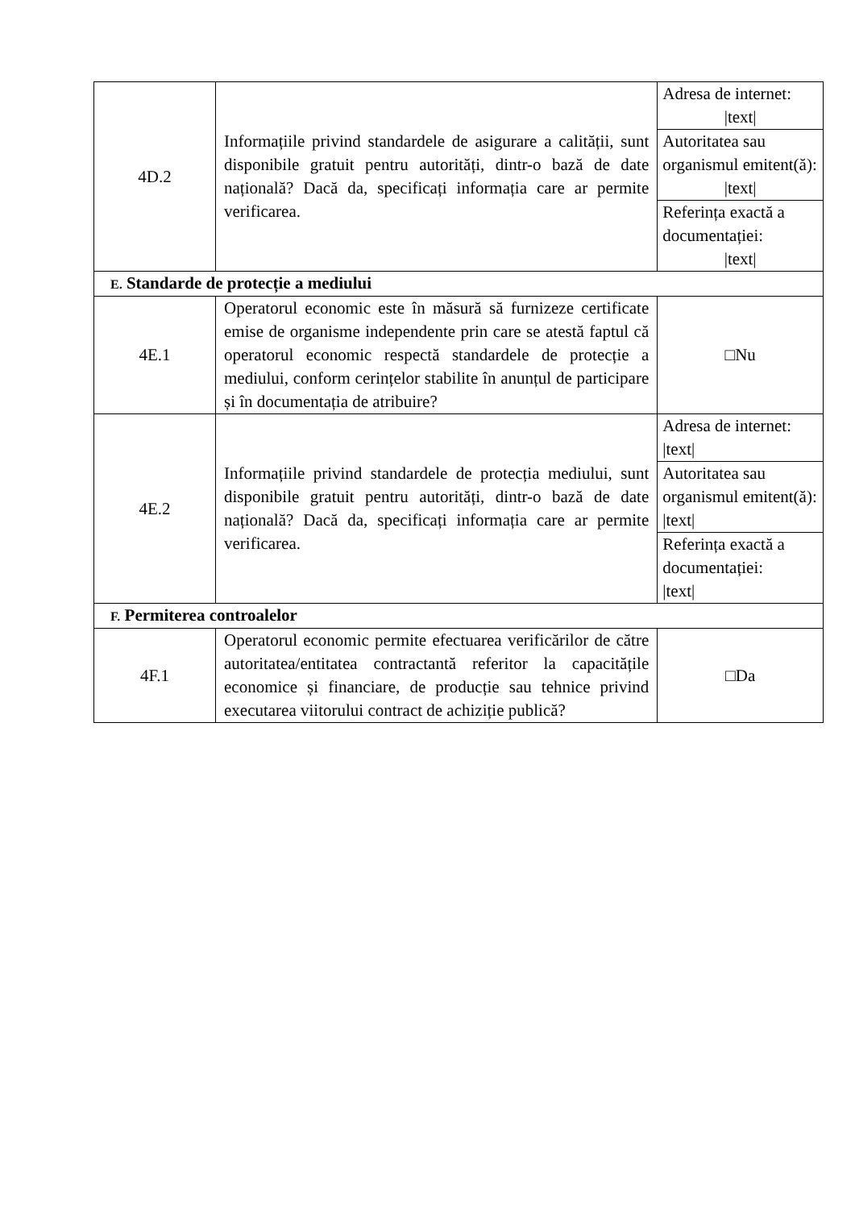| 4D.2 | Informațiile privind standardele de asigurare a calității, sunt disponibile gratuit pentru autorități, dintr-o bază de date națională? Dacă da, specificați informația care ar permite verificarea. | Adresa de internet: /text/ |
| | | Autoritatea sau organismul emitent(ă): /text/ |
| | | Referința exactă a documentației: /text/ |
| E. Standarde de protecție a mediului | | |
| 4E.1 | Operatorul economic este în măsură să furnizeze certificate emise de organisme independente prin care se atestă faptul că operatorul economic respectă standardele de protecție a mediului, conform cerințelor stabilite în anunțul de participare și în documentația de atribuire? | □Nu |
| 4E.2 | Informațiile privind standardele de protecția mediului, sunt disponibile gratuit pentru autorități, dintr-o bază de date națională? Dacă da, specificați informația care ar permite verificarea. | Adresa de internet: /text/ |
| | | Autoritatea sau organismul emitent(ă): /text/ |
| | | Referința exactă a documentației: /text/ |
| F. Permiterea controalelor | | |
| 4F.1 | Operatorul economic permite efectuarea verificărilor de către autoritatea/entitatea contractantă referitor la capacitățile economice și financiare, de producție sau tehnice privind executarea viitorului contract de achiziție publică? | □Da |